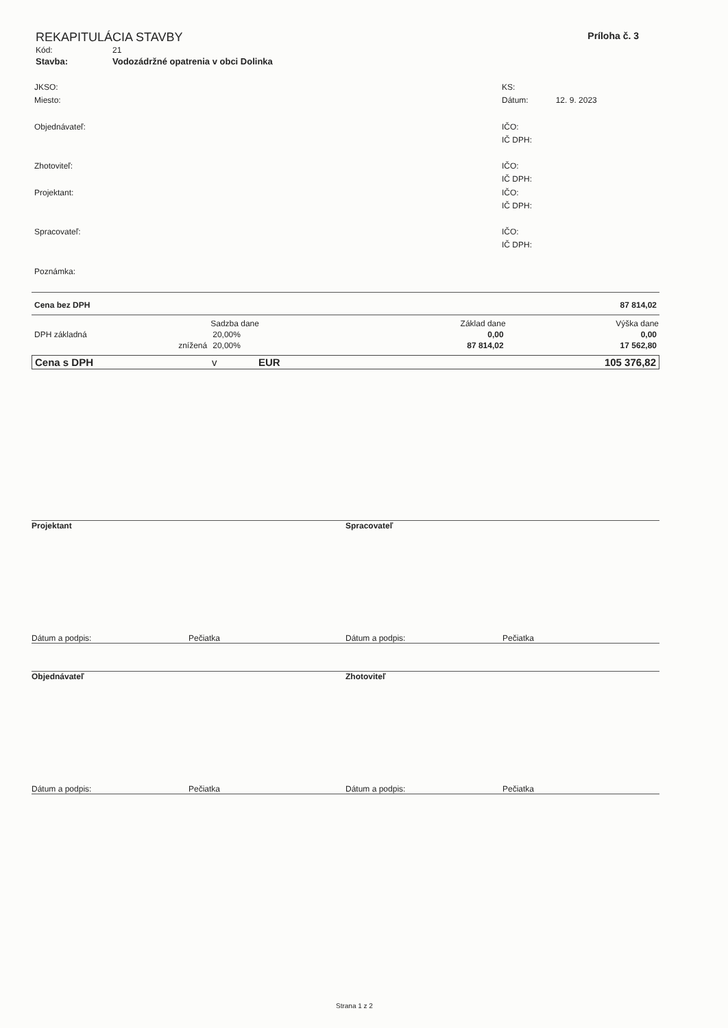REKAPITULÁCIA STAVBY
Príloha č. 3
| Kód: | 21 |
| Stavba: | Vodozádržné opatrenia v obci Dolinka |
JKSO:
Miesto:
Objednávateľ:
Zhotoviteľ:
Projektant:
Spracovateľ:
Poznámka:
KS:
Dátum: 12. 9. 2023
IČO:
IČ DPH:
IČO:
IČ DPH:
IČO:
IČ DPH:
IČO:
IČ DPH:
| Cena bez DPH | 87 814,02 |
| | Sadzba dane | Základ dane | | Výška dane |
| --- | --- | --- | --- | --- |
| DPH základná | 20,00% | 0,00 | | 0,00 |
| znížená | 20,00% | 87 814,02 | | 17 562,80 |
| Cena s DPH | v | EUR | 105 376,82 |
Projektant Spracovateľ
Dátum a podpis: Pečiatka Dátum a podpis: Pečiatka
Objednávateľ Zhotoviteľ
Dátum a podpis: Pečiatka Dátum a podpis: Pečiatka
Strana 1 z 2